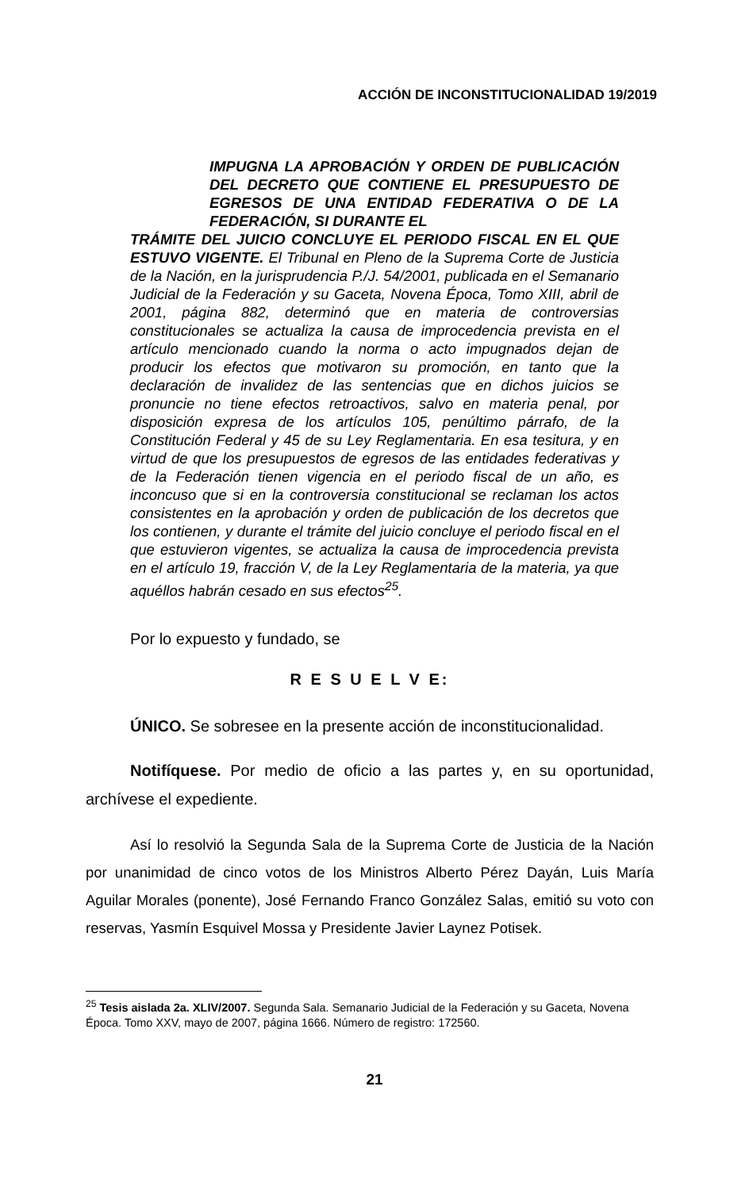ACCIÓN DE INCONSTITUCIONALIDAD 19/2019
IMPUGNA LA APROBACIÓN Y ORDEN DE PUBLICACIÓN DEL DECRETO QUE CONTIENE EL PRESUPUESTO DE EGRESOS DE UNA ENTIDAD FEDERATIVA O DE LA FEDERACIÓN, SI DURANTE EL
TRÁMITE DEL JUICIO CONCLUYE EL PERIODO FISCAL EN EL QUE ESTUVO VIGENTE. El Tribunal en Pleno de la Suprema Corte de Justicia de la Nación, en la jurisprudencia P./J. 54/2001, publicada en el Semanario Judicial de la Federación y su Gaceta, Novena Época, Tomo XIII, abril de 2001, página 882, determinó que en materia de controversias constitucionales se actualiza la causa de improcedencia prevista en el artículo mencionado cuando la norma o acto impugnados dejan de producir los efectos que motivaron su promoción, en tanto que la declaración de invalidez de las sentencias que en dichos juicios se pronuncie no tiene efectos retroactivos, salvo en materia penal, por disposición expresa de los artículos 105, penúltimo párrafo, de la Constitución Federal y 45 de su Ley Reglamentaria. En esa tesitura, y en virtud de que los presupuestos de egresos de las entidades federativas y de la Federación tienen vigencia en el periodo fiscal de un año, es inconcuso que si en la controversia constitucional se reclaman los actos consistentes en la aprobación y orden de publicación de los decretos que los contienen, y durante el trámite del juicio concluye el periodo fiscal en el que estuvieron vigentes, se actualiza la causa de improcedencia prevista en el artículo 19, fracción V, de la Ley Reglamentaria de la materia, ya que aquéllos habrán cesado en sus efectos<sup>25</sup>.
Por lo expuesto y fundado, se
R E S U E L V E:
ÚNICO. Se sobresee en la presente acción de inconstitucionalidad.
Notifíquese. Por medio de oficio a las partes y, en su oportunidad, archívese el expediente.
Así lo resolvió la Segunda Sala de la Suprema Corte de Justicia de la Nación por unanimidad de cinco votos de los Ministros Alberto Pérez Dayán, Luis María Aguilar Morales (ponente), José Fernando Franco González Salas, emitió su voto con reservas, Yasmín Esquivel Mossa y Presidente Javier Laynez Potisek.
<sup>25</sup> Tesis aislada 2a. XLIV/2007. Segunda Sala. Semanario Judicial de la Federación y su Gaceta, Novena Época. Tomo XXV, mayo de 2007, página 1666. Número de registro: 172560.
21